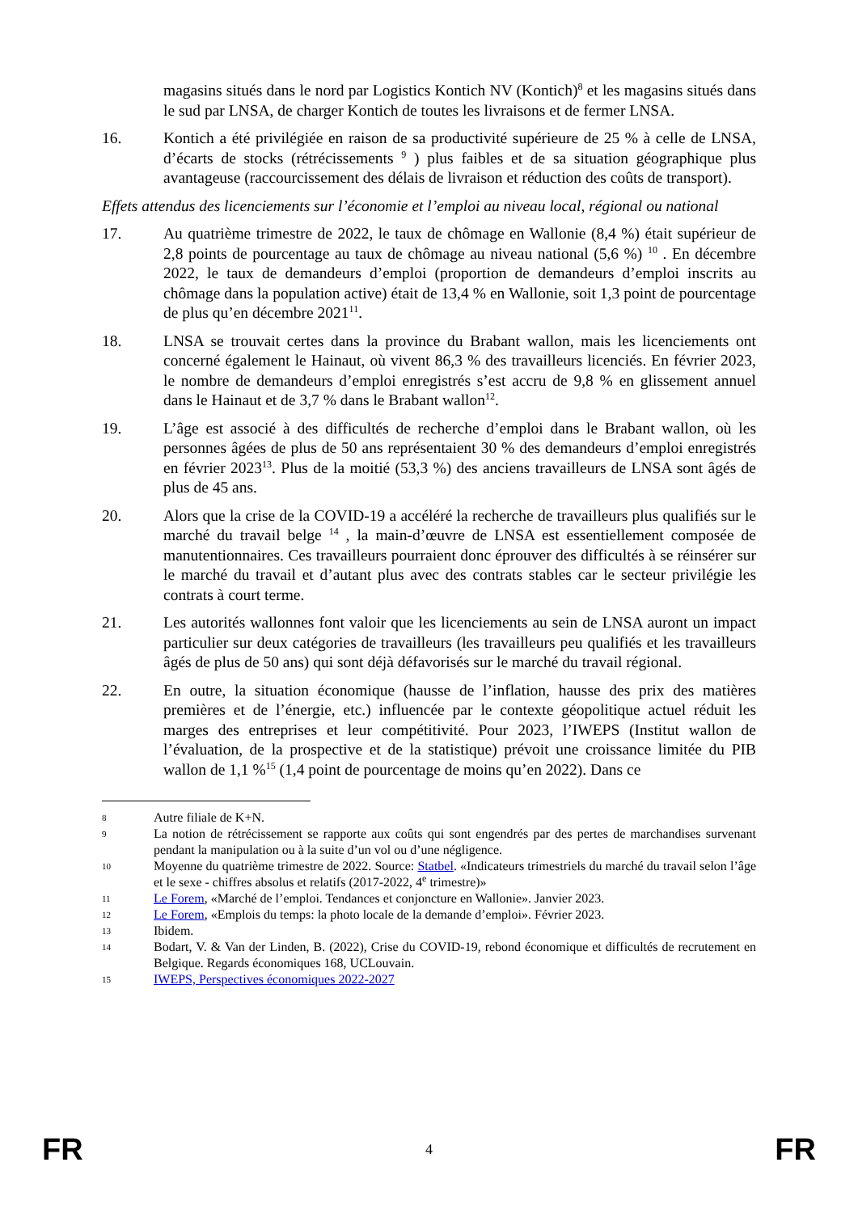magasins situés dans le nord par Logistics Kontich NV (Kontich)<sup>8</sup> et les magasins situés dans le sud par LNSA, de charger Kontich de toutes les livraisons et de fermer LNSA.
16. Kontich a été privilégiée en raison de sa productivité supérieure de 25 % à celle de LNSA, d’écarts de stocks (rétrécissements <sup>9</sup> ) plus faibles et de sa situation géographique plus avantageuse (raccourcissement des délais de livraison et réduction des coûts de transport).
Effets attendus des licenciements sur l’économie et l’emploi au niveau local, régional ou national
17. Au quatrième trimestre de 2022, le taux de chômage en Wallonie (8,4 %) était supérieur de 2,8 points de pourcentage au taux de chômage au niveau national (5,6 %) <sup>10</sup> . En décembre 2022, le taux de demandeurs d’emploi (proportion de demandeurs d’emploi inscrits au chômage dans la population active) était de 13,4 % en Wallonie, soit 1,3 point de pourcentage de plus qu’en décembre 2021<sup>11</sup>.
18. LNSA se trouvait certes dans la province du Brabant wallon, mais les licenciements ont concerné également le Hainaut, où vivent 86,3 % des travailleurs licenciés. En février 2023, le nombre de demandeurs d’emploi enregistrés s’est accru de 9,8 % en glissement annuel dans le Hainaut et de 3,7 % dans le Brabant wallon<sup>12</sup>.
19. L’âge est associé à des difficultés de recherche d’emploi dans le Brabant wallon, où les personnes âgées de plus de 50 ans représentaient 30 % des demandeurs d’emploi enregistrés en février 2023<sup>13</sup>. Plus de la moitié (53,3 %) des anciens travailleurs de LNSA sont âgés de plus de 45 ans.
20. Alors que la crise de la COVID-19 a accéléré la recherche de travailleurs plus qualifiés sur le marché du travail belge <sup>14</sup> , la main-d’œuvre de LNSA est essentiellement composée de manutentionnaires. Ces travailleurs pourraient donc éprouver des difficultés à se réinsérer sur le marché du travail et d’autant plus avec des contrats stables car le secteur privilégie les contrats à court terme.
21. Les autorités wallonnes font valoir que les licenciements au sein de LNSA auront un impact particulier sur deux catégories de travailleurs (les travailleurs peu qualifiés et les travailleurs âgés de plus de 50 ans) qui sont déjà défavorisés sur le marché du travail régional.
22. En outre, la situation économique (hausse de l’inflation, hausse des prix des matières premières et de l’énergie, etc.) influencée par le contexte géopolitique actuel réduit les marges des entreprises et leur compétitivité. Pour 2023, l’IWEPS (Institut wallon de l’évaluation, de la prospective et de la statistique) prévoit une croissance limitée du PIB wallon de 1,1 %<sup>15</sup> (1,4 point de pourcentage de moins qu’en 2022). Dans ce
8
Autre filiale de K+N.
9
La notion de rétrécissement se rapporte aux coûts qui sont engendrés par des pertes de marchandises survenant pendant la manipulation ou à la suite d’un vol ou d’une négligence.
10
Moyenne du quatrième trimestre de 2022. Source: Statbel. «Indicateurs trimestriels du marché du travail selon l’âge et le sexe - chiffres absolus et relatifs (2017-2022, 4<sup>e</sup> trimestre)»
11
Le Forem, «Marché de l’emploi. Tendances et conjoncture en Wallonie». Janvier 2023.
12
Le Forem, «Emplois du temps: la photo locale de la demande d’emploi». Février 2023.
13
Ibidem.
14
Bodart, V. & Van der Linden, B. (2022), Crise du COVID-19, rebond économique et difficultés de recrutement en Belgique. Regards économiques 168, UCLouvain.
15
IWEPS, Perspectives économiques 2022-2027
FR 4 FR